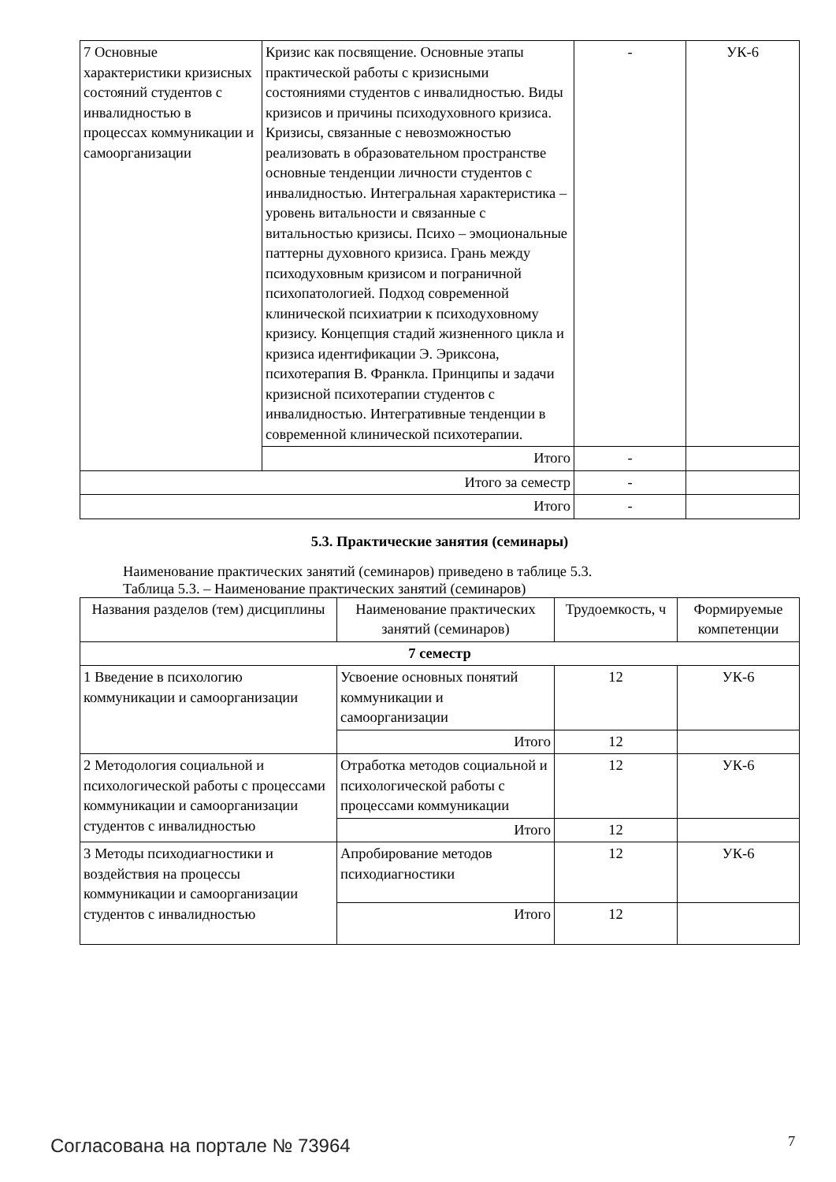| 7 Основные характеристики кризисных состояний студентов с инвалидностью в процессах коммуникации и самоорганизации | Кризис как посвящение. Основные этапы практической работы с кризисными состояниями студентов с инвалидностью. Виды кризисов и причины психодуховного кризиса. Кризисы, связанные с невозможностью реализовать в образовательном пространстве основные тенденции личности студентов с инвалидностью. Интегральная характеристика – уровень витальности и связанные с витальностью кризисы. Психо – эмоциональные паттерны духовного кризиса. Грань между психодуховным кризисом и пограничной психопатологией. Подход современной клинической психиатрии к психодуховному кризису. Концепция стадий жизненного цикла и кризиса идентификации Э. Эриксона, психотерапия В. Франкла. Принципы и задачи кризисной психотерапии студентов с инвалидностью. Интегративные тенденции в современной клинической психотерапии. | - | УК-6 |
| | Итого | - | |
| Итого за семестр | | - | |
| Итого | | - | |
5.3. Практические занятия (семинары)
Наименование практических занятий (семинаров) приведено в таблице 5.3.
Таблица 5.3. – Наименование практических занятий (семинаров)
| Названия разделов (тем) дисциплины | Наименование практических занятий (семинаров) | Трудоемкость, ч | Формируемые компетенции |
| --- | --- | --- | --- |
| 7 семестр | | | |
| 1 Введение в психологию коммуникации и самоорганизации | Усвоение основных понятий коммуникации и самоорганизации | 12 | УК-6 |
| | Итого | 12 | |
| 2 Методология социальной и психологической работы с процессами коммуникации и самоорганизации студентов с инвалидностью | Отработка методов социальной и психологической работы с процессами коммуникации | 12 | УК-6 |
| | Итого | 12 | |
| 3 Методы психодиагностики и воздействия на процессы коммуникации и самоорганизации студентов с инвалидностью | Апробирование методов психодиагностики | 12 | УК-6 |
| | Итого | 12 | |
Согласована на портале № 73964 7